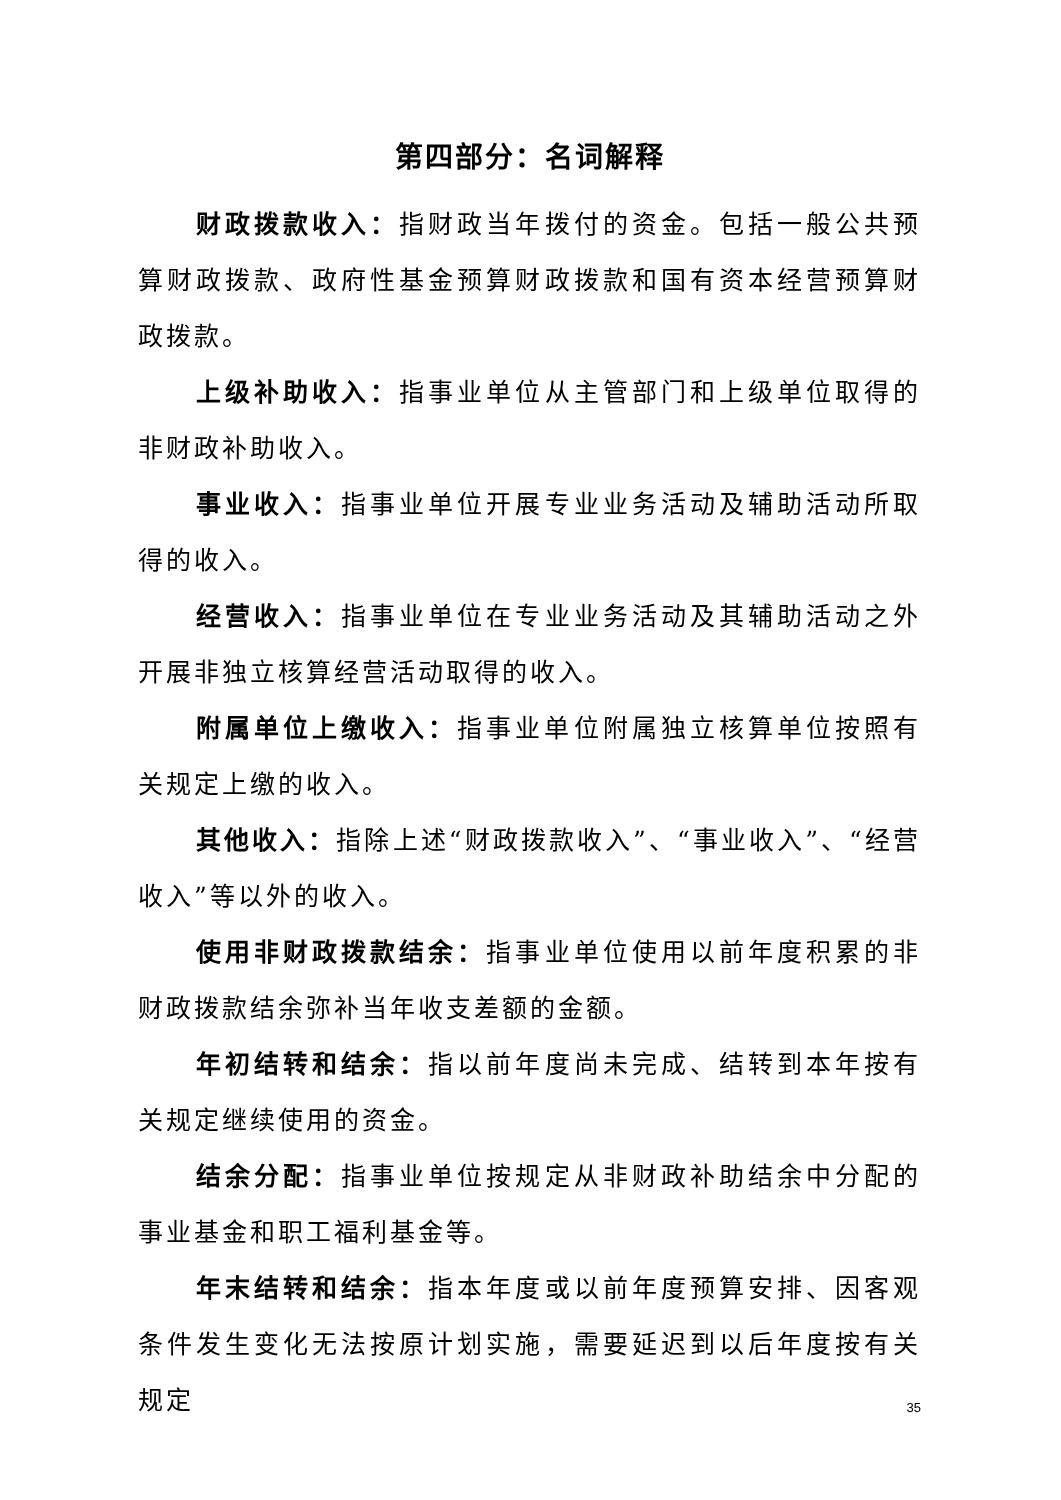第四部分：名词解释
财政拨款收入：指财政当年拨付的资金。包括一般公共预算财政拨款、政府性基金预算财政拨款和国有资本经营预算财政拨款。
上级补助收入：指事业单位从主管部门和上级单位取得的非财政补助收入。
事业收入：指事业单位开展专业业务活动及辅助活动所取得的收入。
经营收入：指事业单位在专业业务活动及其辅助活动之外开展非独立核算经营活动取得的收入。
附属单位上缴收入：指事业单位附属独立核算单位按照有关规定上缴的收入。
其他收入：指除上述“财政拨款收入”、“事业收入”、“经营收入”等以外的收入。
使用非财政拨款结余：指事业单位使用以前年度积累的非财政拨款结余弥补当年收支差额的金额。
年初结转和结余：指以前年度尚未完成、结转到本年按有关规定继续使用的资金。
结余分配：指事业单位按规定从非财政补助结余中分配的事业基金和职工福利基金等。
年末结转和结余：指本年度或以前年度预算安排、因客观条件发生变化无法按原计划实施，需要延迟到以后年度按有关规定
35